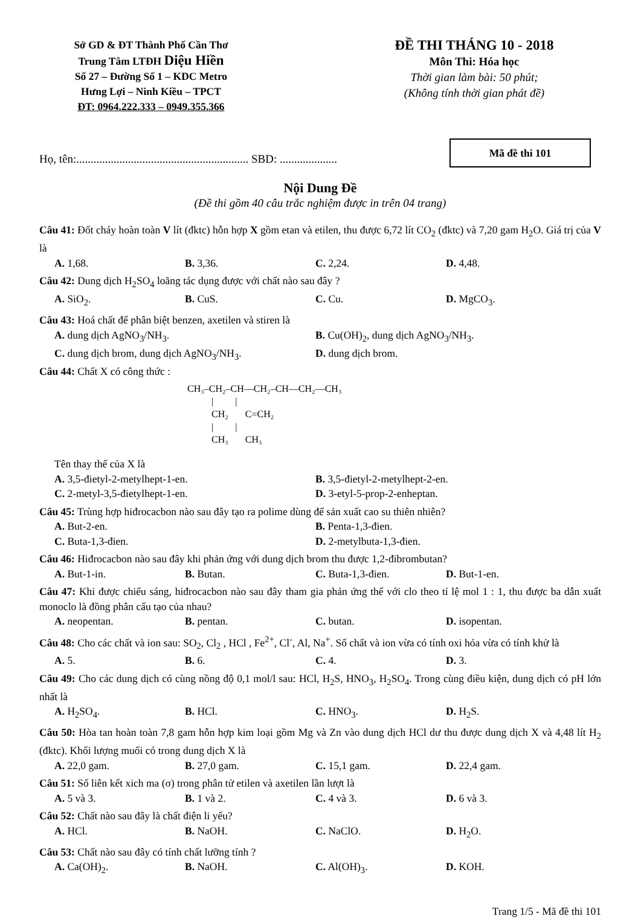Sở GD & ĐT Thành Phố Cần Thơ
Trung Tâm LTĐH Diệu Hiền
Số 27 – Đường Số 1 – KDC Metro
Hưng Lợi – Ninh Kiều – TPCT
ĐT: 0964.222.333 – 0949.355.366
ĐỀ THI THÁNG 10 - 2018
Môn Thi: Hóa học
Thời gian làm bài: 50 phút;
(Không tính thời gian phát đề)
Họ, tên:............................................................ SBD: ....................
Mã đề thi 101
Nội Dung Đề
(Đề thi gồm 40 câu trắc nghiệm được in trên 04 trang)
Câu 41: Đốt cháy hoàn toàn V lít (đktc) hỗn hợp X gồm etan và etilen, thu được 6,72 lít CO<sub>2</sub> (đktc) và 7,20 gam H<sub>2</sub>O. Giá trị của V là
A. 1,68. B. 3,36. C. 2,24. D. 4,48.
Câu 42: Dung dịch H<sub>2</sub>SO<sub>4</sub> loãng tác dụng được với chất nào sau đây ?
A. SiO<sub>2</sub>. B. CuS. C. Cu. D. MgCO<sub>3</sub>.
Câu 43: Hoá chất để phân biệt benzen, axetilen và stiren là
A. dung dịch AgNO<sub>3</sub>/NH<sub>3</sub>. B. Cu(OH)<sub>2</sub>, dung dịch AgNO<sub>3</sub>/NH<sub>3</sub>. C. dung dịch brom, dung dịch AgNO<sub>3</sub>/NH<sub>3</sub>. D. dung dịch brom.
Câu 44: Chất X có công thức :
CH₃–CH₂–CH—CH₂–CH—CH₂—CH₃
          |         |
          CH₂       C=CH₂
          |         |
          CH₃       CH₃
Tên thay thế của X là
A. 3,5-đietyl-2-metylhept-1-en. B. 3,5-đietyl-2-metylhept-2-en. C. 2-metyl-3,5-đietylhept-1-en. D. 3-etyl-5-prop-2-enheptan.
Câu 45: Trùng hợp hiđrocacbon nào sau đây tạo ra polime dùng để sản xuất cao su thiên nhiên?
A. But-2-en. B. Penta-1,3-đien. C. Buta-1,3-đien. D. 2-metylbuta-1,3-đien.
Câu 46: Hiđrocacbon nào sau đây khi phản ứng với dung dịch brom thu được 1,2-đibrombutan?
A. But-1-in. B. Butan. C. Buta-1,3-đien. D. But-1-en.
Câu 47: Khi được chiếu sáng, hiđrocacbon nào sau đây tham gia phản ứng thế với clo theo tỉ lệ mol 1 : 1, thu được ba dẫn xuất monoclo là đồng phân cấu tạo của nhau?
A. neopentan. B. pentan. C. butan. D. isopentan.
Câu 48: Cho các chất và ion sau: SO<sub>2</sub>, Cl<sub>2</sub> , HCl , Fe<sup>2+</sup>, Cl<sup>-</sup>, Al, Na<sup>+</sup>. Số chất và ion vừa có tính oxi hóa vừa có tính khử là
A. 5. B. 6. C. 4. D. 3.
Câu 49: Cho các dung dịch có cùng nồng độ 0,1 mol/l sau: HCl, H<sub>2</sub>S, HNO<sub>3</sub>, H<sub>2</sub>SO<sub>4</sub>. Trong cùng điều kiện, dung dịch có pH lớn nhất là
A. H<sub>2</sub>SO<sub>4</sub>. B. HCl. C. HNO<sub>3</sub>. D. H<sub>2</sub>S.
Câu 50: Hòa tan hoàn toàn 7,8 gam hỗn hợp kim loại gồm Mg và Zn vào dung dịch HCl dư thu được dung dịch X và 4,48 lít H<sub>2</sub> (đktc). Khối lượng muối có trong dung dịch X là
A. 22,0 gam. B. 27,0 gam. C. 15,1 gam. D. 22,4 gam.
Câu 51: Số liên kết xich ma (σ) trong phân tử etilen và axetilen lần lượt là
A. 5 và 3. B. 1 và 2. C. 4 và 3. D. 6 và 3.
Câu 52: Chất nào sau đây là chất điện li yếu?
A. HCl. B. NaOH. C. NaClO. D. H<sub>2</sub>O.
Câu 53: Chất nào sau đây có tính chất lưỡng tính ?
A. Ca(OH)<sub>2</sub>. B. NaOH. C. Al(OH)<sub>3</sub>. D. KOH.
Trang 1/5 - Mã đề thi 101